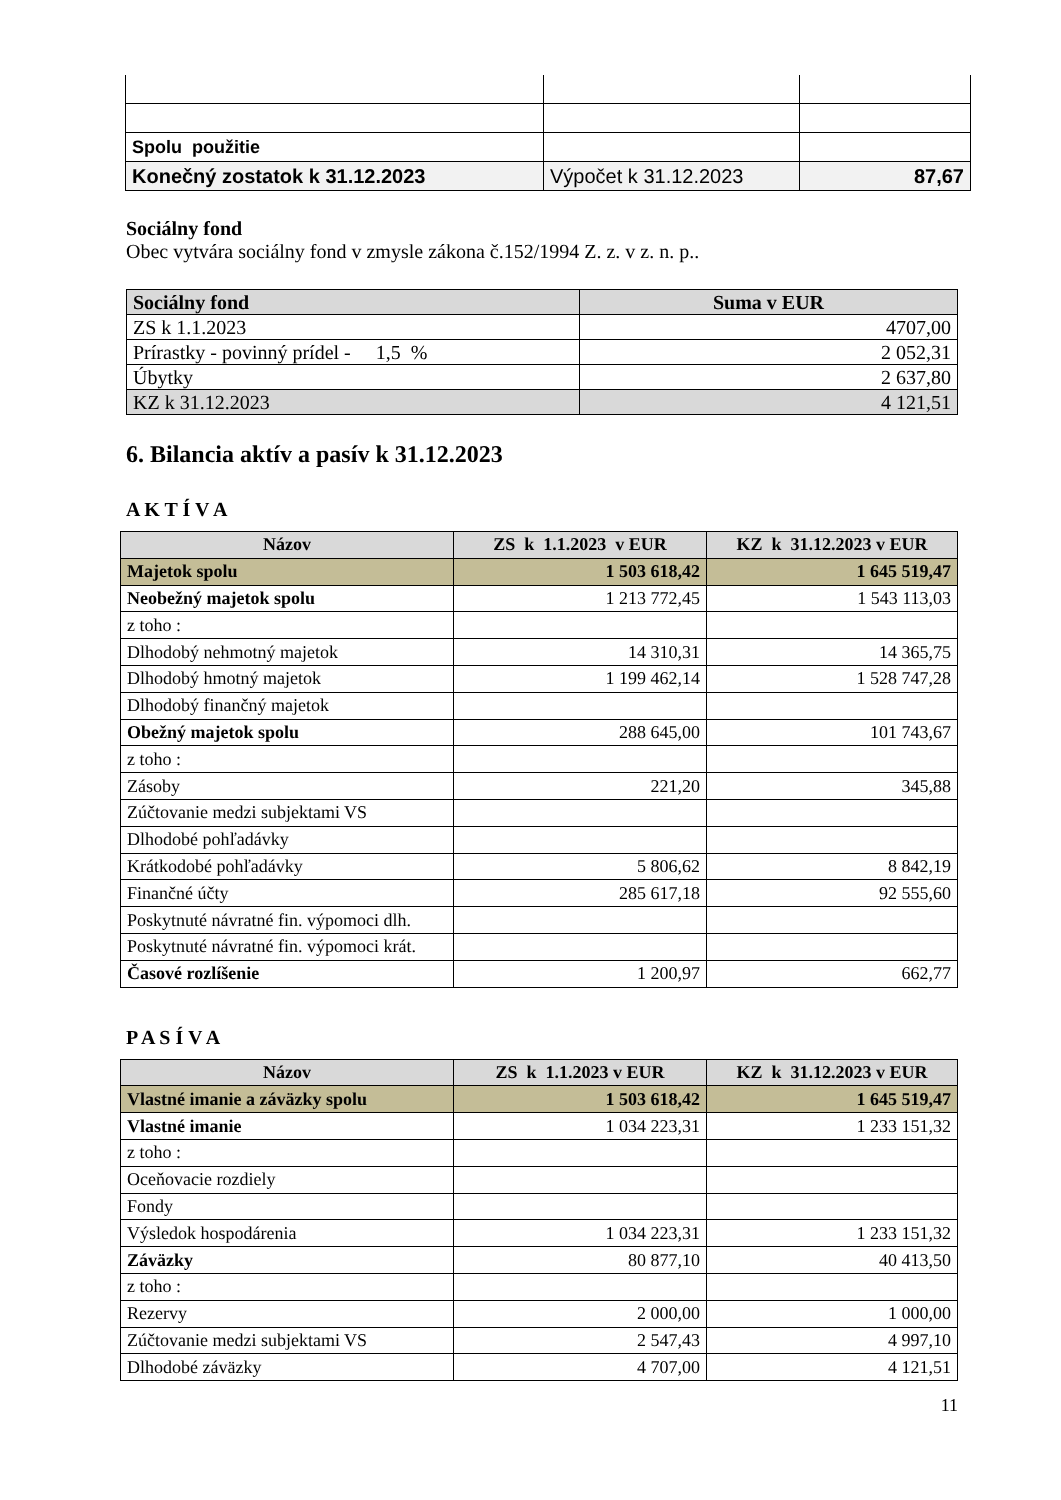| Spolu použitie | | |
| Konečný zostatok k 31.12.2023 | Výpočet k 31.12.2023 | 87,67 |
Sociálny fond
Obec vytvára sociálny fond v zmysle zákona č.152/1994 Z. z. v z. n. p..
| Sociálny fond | Suma v EUR |
| --- | --- |
| ZS k 1.1.2023 | 4707,00 |
| Prírastky - povinný prídel - 1,5 % | 2 052,31 |
| Úbytky | 2 637,80 |
| KZ k 31.12.2023 | 4 121,51 |
6. Bilancia aktív a pasív k 31.12.2023
A K T Í V A
| Názov | ZS k 1.1.2023 v EUR | KZ k 31.12.2023 v EUR |
| --- | --- | --- |
| Majetok spolu | 1 503 618,42 | 1 645 519,47 |
| Neobežný majetok spolu | 1 213 772,45 | 1 543 113,03 |
| z toho : | | |
| Dlhodobý nehmotný majetok | 14 310,31 | 14 365,75 |
| Dlhodobý hmotný majetok | 1 199 462,14 | 1 528 747,28 |
| Dlhodobý finančný majetok | | |
| Obežný majetok spolu | 288 645,00 | 101 743,67 |
| z toho : | | |
| Zásoby | 221,20 | 345,88 |
| Zúčtovanie medzi subjektami VS | | |
| Dlhodobé pohľadávky | | |
| Krátkodobé pohľadávky | 5 806,62 | 8 842,19 |
| Finančné účty | 285 617,18 | 92 555,60 |
| Poskytnuté návratné fin. výpomoci dlh. | | |
| Poskytnuté návratné fin. výpomoci krát. | | |
| Časové rozlíšenie | 1 200,97 | 662,77 |
P A S Í V A
| Názov | ZS k 1.1.2023 v EUR | KZ k 31.12.2023 v EUR |
| --- | --- | --- |
| Vlastné imanie a záväzky spolu | 1 503 618,42 | 1 645 519,47 |
| Vlastné imanie | 1 034 223,31 | 1 233 151,32 |
| z toho : | | |
| Oceňovacie rozdiely | | |
| Fondy | | |
| Výsledok hospodárenia | 1 034 223,31 | 1 233 151,32 |
| Záväzky | 80 877,10 | 40 413,50 |
| z toho : | | |
| Rezervy | 2 000,00 | 1 000,00 |
| Zúčtovanie medzi subjektami VS | 2 547,43 | 4 997,10 |
| Dlhodobé záväzky | 4 707,00 | 4 121,51 |
11